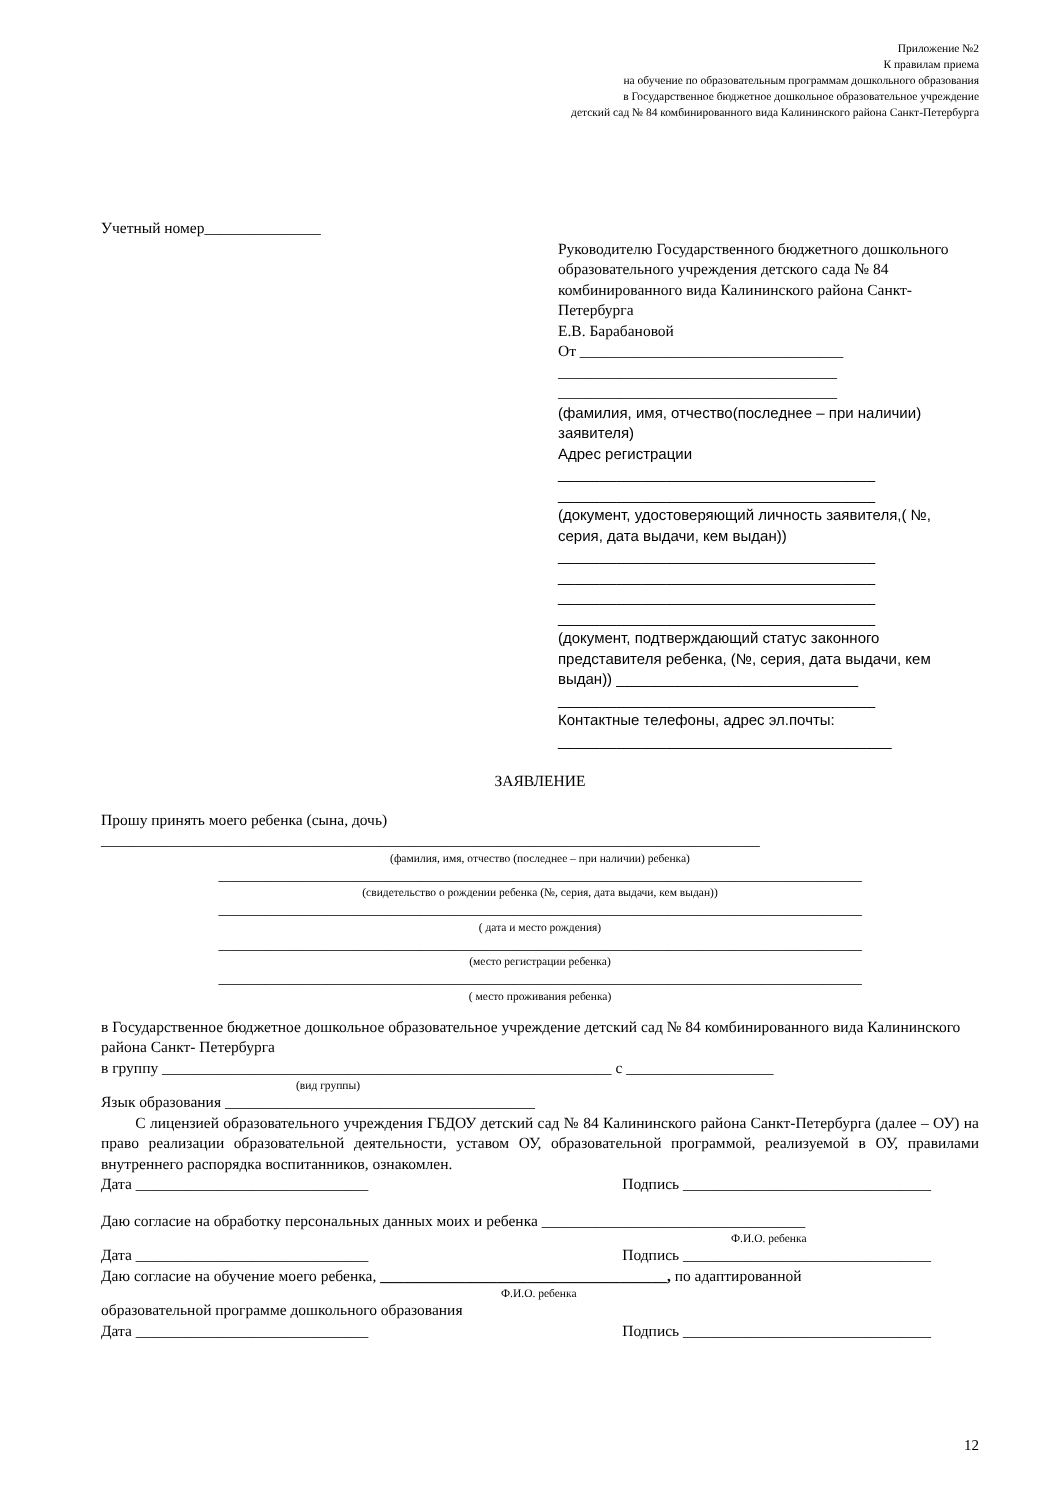Приложение №2
К правилам приема
на обучение по образовательным программам дошкольного образования
в Государственное бюджетное дошкольное образовательное учреждение
детский сад № 84 комбинированного вида Калининского района Санкт-Петербурга
Учетный номер_______________
Руководителю Государственного бюджетного дошкольного образовательного учреждения детского сада № 84 комбинированного вида Калининского района Санкт-Петербурга
Е.В. Барабановой
От __________________________________
____________________________________
____________________________________
(фамилия, имя, отчество(последнее – при наличии) заявителя)
Адрес регистрации
______________________________________
______________________________________
(документ, удостоверяющий личность заявителя,( №, серия, дата выдачи, кем выдан))
______________________________________
______________________________________
______________________________________
______________________________________
(документ, подтверждающий статус законного представителя ребенка, (№, серия, дата выдачи, кем выдан)) _____________________________
______________________________________
Контактные телефоны, адрес эл.почты:
________________________________________
ЗАЯВЛЕНИЕ
Прошу принять моего ребенка (сына, дочь)
_____________________________________________________________________________________
(фамилия, имя, отчество (последнее – при наличии) ребенка)
___________________________________________________________________________________
(свидетельство о рождении ребенка (№, серия, дата выдачи, кем выдан))
___________________________________________________________________________________
( дата и место рождения)
___________________________________________________________________________________
(место регистрации ребенка)
___________________________________________________________________________________
( место проживания ребенка)
в Государственное бюджетное дошкольное образовательное учреждение детский сад № 84 комбинированного вида Калининского района Санкт- Петербурга
в группу __________________________________________________________ с ___________________
(вид группы)
Язык образования ________________________________________
С лицензией образовательного учреждения ГБДОУ детский сад № 84 Калининского района Санкт-Петербурга (далее – ОУ) на право реализации образовательной деятельности, уставом ОУ, образовательной программой, реализуемой в ОУ, правилами внутреннего распорядка воспитанников, ознакомлен.
Дата ______________________________ Подпись ________________________________
Даю согласие на обработку персональных данных моих и ребенка __________________________________
Ф.И.О. ребенка
Дата ______________________________ Подпись ________________________________
Даю согласие на обучение моего ребенка, _____________________________________, по адаптированной
Ф.И.О. ребенка
образовательной программе дошкольного образования
Дата ______________________________ Подпись ________________________________
12